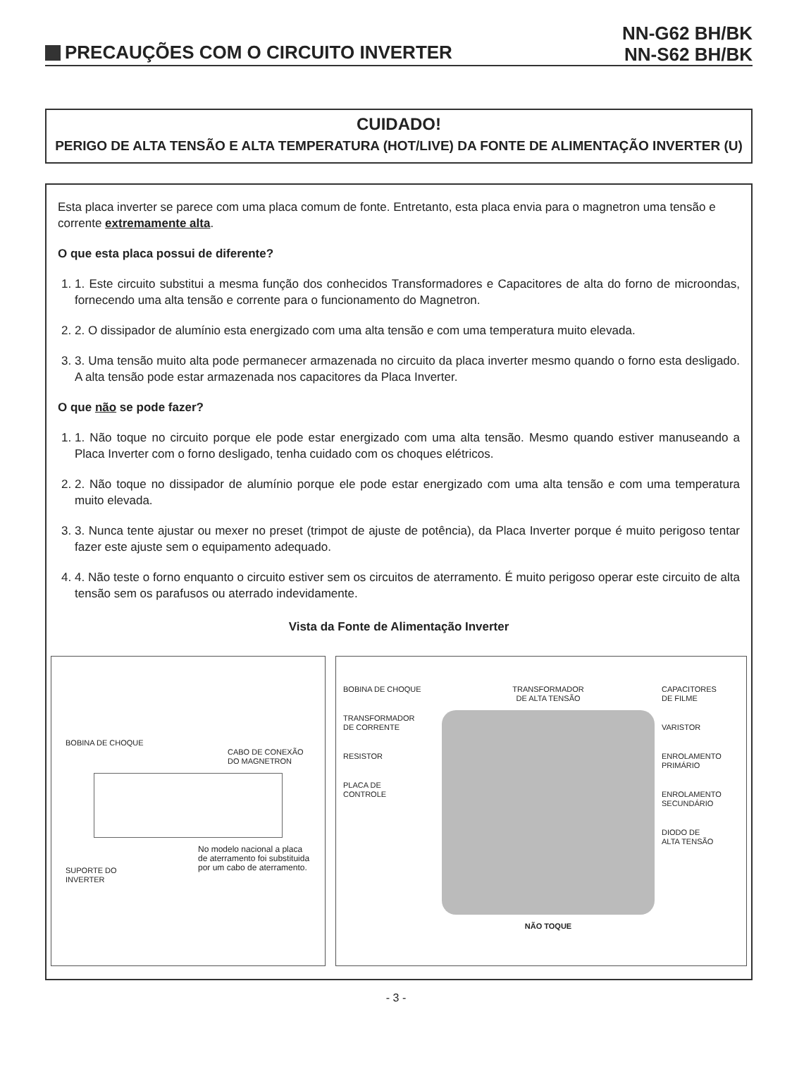PRECAUÇÕES COM O CIRCUITO INVERTER
NN-G62 BH/BK
NN-S62 BH/BK
CUIDADO!
PERIGO DE ALTA TENSÃO E ALTA TEMPERATURA (HOT/LIVE) DA FONTE DE ALIMENTAÇÃO INVERTER (U)
Esta placa inverter se parece com uma placa comum de fonte. Entretanto, esta placa envia para o magnetron uma tensão e corrente extremamente alta.
O que esta placa possui de diferente?
1. 1. Este circuito substitui a mesma função dos conhecidos Transformadores e Capacitores de alta do forno de microondas, fornecendo uma alta tensão e corrente para o funcionamento do Magnetron.
2. 2. O dissipador de alumínio esta energizado com uma alta tensão e com uma temperatura muito elevada.
3. 3. Uma tensão muito alta pode permanecer armazenada no circuito da placa inverter mesmo quando o forno esta desligado. A alta tensão pode estar armazenada nos capacitores da Placa Inverter.
O que não se pode fazer?
1. 1. Não toque no circuito porque ele pode estar energizado com uma alta tensão. Mesmo quando estiver manuseando a Placa Inverter com o forno desligado, tenha cuidado com os choques elétricos.
2. 2. Não toque no dissipador de alumínio porque ele pode estar energizado com uma alta tensão e com uma temperatura muito elevada.
3. 3. Nunca tente ajustar ou mexer no preset (trimpot de ajuste de potência), da Placa Inverter porque é muito perigoso tentar fazer este ajuste sem o equipamento adequado.
4. 4. Não teste o forno enquanto o circuito estiver sem os circuitos de aterramento. É muito perigoso operar este circuito de alta tensão sem os parafusos ou aterrado indevidamente.
Vista da Fonte de Alimentação Inverter
BOBINA DE CHOQUE
CABO DE CONEXÃO
DO MAGNETRON
SUPORTE DO
INVERTER
No modelo nacional a placa de aterramento foi substituida por um cabo de aterramento.
BOBINA DE CHOQUE
TRANSFORMADOR
DE CORRENTE
RESISTOR
PLACA DE
CONTROLE
TRANSFORMADOR
DE ALTA TENSÃO
NÃO TOQUE
CAPACITORES
DE FILME
VARISTOR
ENROLAMENTO
PRIMÁRIO
ENROLAMENTO
SECUNDÁRIO
DIODO DE
ALTA TENSÃO
- 3 -